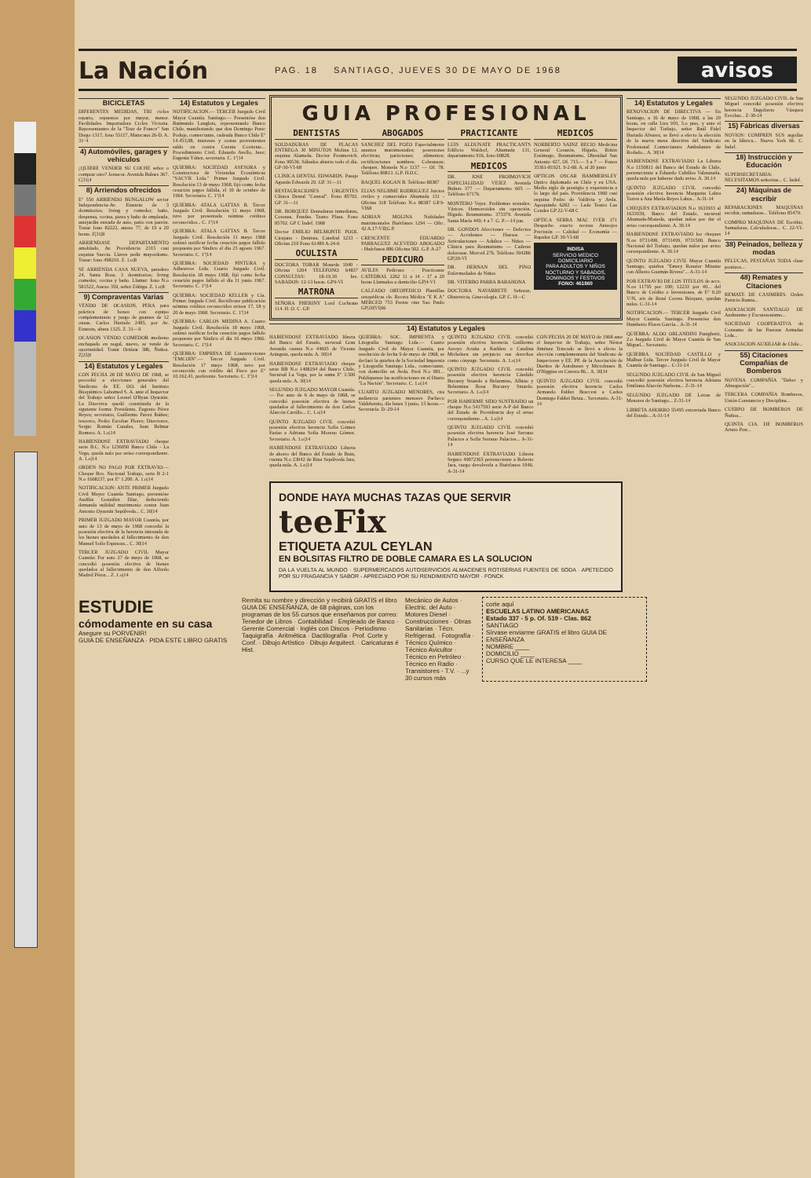La Nación
PAG. 18 SANTIAGO, JUEVES 30 DE MAYO DE 1968
avisos
BICICLETAS
DIFERENTES MEDIDAS, TRI ciclos reparto, repuestos por mayor, menor. Facilidades. Importadora Ciclex Victoria. Representantes de la "Tour de France" San Diego 1317, fono 55117, Matucana 26-D. A. 31ᶦ 4
4) Automóviles, garages y vehículos
¿QUIERE VENDER SU COCHE señor o comprar otro? Jorsacor. Avenida Bulnes 367. C|31|4
8) Arriendos ofrecidos
Eº 550 ARRIENDO BUNGALOW sector Independencia-Av. Einstein de 3 dormitorios, living y comedor, baño, despensa, cocina, pieza y baño de empleada, antejardín entrada de auto, patio con parrón. Tratar fono 82222, anexo 77, de 19 a 20 horas. Z|31|8
ARRIENDASE DEPARTAMENTO amoblado, Av. Providencia 2315 casi esquina Suecia. Llaves pedir mayordomo. Tratar: fono 498210. Z. 1.o|8
SE ARRIENDA CASA NUEVA, paradero 24, Santa Rosa. 3 dormitorios; living comedor, cocina y baño. Llamar: fono N.o 581522, Anexo 359, señor Zúñiga. Z. 1.o|8
9) Compraventas Varias
VENDO DE OCASION, PERA para práctica de boxeo con equipo complementario y juego de guantes de 12 onzas. Carlos Hurtado 2485, por Av. Einstein, altura 1325. Z. 31—9
OCASION VENDO COMEDOR moderno enchapado en nogal, nuevo, se vende de oportunidad. Tratar Ortúzar 386, Ñuñoa. Z|25|9
14) Estatutos y Legales
CON FECHA 28 DE MAYO DE 1968, se procedió a elecciones generales del Sindicato de EE. OO. del Instituto Bioquímico Labomed S. A. ante el Inspector del Trabajo señor Leonel O'Ryan Oyarzún. La Directiva quedó constituida de la siguiente forma: Presidente, Eugenio Pérez Reyes; secretario, Guillermo Pavez Ibáñez; tesorero, Pedro Escobar Flores; Directores, Sergio Román Canales, Juan Belmar Romero. A. 1.o|14
HABIENDOSE EXTRAVIADO cheque serie B.C. N.o 1236050 Banco Chile - La Vega, queda nulo por aviso correspondiente. A. 1.o|14
ORDEN NO PAGO POR EXTRAVIO.— Cheque Bco. Nacional Trabajo, serie B 2-1 N.o 1668237, por Eº 1.200. A. 1.o|14
NOTIFICACION: ANTE PRIMER Juzgado Civil Mayor Cuantía Santiago, presentóse Audilia González Díaz, deduciendo demanda nulidad matrimonio contra Juan Antonio Oyarzún Sepúlveda... C. 30|14
PRIMER JUZGADO MAYOR Cuantía, por auto de 13 de mayo de 1968 concedió la posesión efectiva de la herencia intestada de los bienes quedados al fallecimiento de don Manuel Solís Espinoza... C. 30|14
TERCER JUZGADO CIVIL Mayor Cuantía: Por auto 27 de mayo de 1968, se concedió posesión efectiva de bienes quedados al fallecimiento de don Alfredo Madrid Pérez... Z. 1.o|14
14) Estatutos y Legales
NOTIFICACION.— TERCER Juzgado Civil Mayor Cuantía. Santiago.— Presentóse don Raimundo Langlois, representando Banco Chile, manifestando que don Domingo Pusic Poduje, comerciante, cadeuda Banco Chile Eº 14.453,08, intereses y costas provenientes saldo en contra Cuenta Corriente... Procedimiento Civil. Eduardo Avello, Juez; Eugenia Yáñez, secretaria. C. 1º|14
QUIEBRA: SOCIEDAD ASESORA y Constructora de Viviendas Económicas "SACVR Ltda." Primer Juzgado Civil. Resolución 13 de mayo 1968, fijó como fecha cesación pagos fallida, el 10 de octubre de 1964. Secretario. C. 1º|14
QUIEBRA: ATALA GATTAS B. Tercer Juzgado Civil. Resolución 11 mayo 1968, tuvo por presentada nómina créditos reconocidos... C. 1º|14
QUIEBRA: ATALA GATTAS B. Tercer Juzgado Civil. Resolución 11 mayo 1968 ordenó notificar fecha cesación pagos fallido propuesta por Síndico el día 25 agosto 1967. Secretario. C. 1º|14
QUIEBRA: SOCIEDAD PINTURA y Adhesivos Ltda. Cuarto Juzgado Civil. Resolución 18 mayo 1968, fijó como fecha cesación pagos fallido el día 11 junio 1967. Secretario. C. 1º|14
QUIEBRA: SOCIEDAD KELLER y Cía. Primer Juzgado Civil. Rectificase publicación nómina créditos reconocidos avisos 17, 18 y 20 de mayo 1968. Secretario. C. 1º|14
QUIEBRA: CARLOS MEDINA A. Cuarto Juzgado Civil. Resolución 18 mayo 1968, ordenó notificar fecha cesación pagos fallido propuesta por Síndico el día 16 mayo 1966. Secretario. C. 1º|14
QUIEBRA: EMPRESA DE Construcciones "EMCOIN".— Tercer Juzgado Civil. Resolución 17 mayo 1968, tuvo por reconocido con crédito del Fisco por Eº 10.162,43, preferente. Secretario. C. 1º|14
GUIA PROFESIONAL
DENTISTAS
SOLDADURAS DE PLACAS ENTREGA 30 MINUTOS Molina 12, esquina Alameda. Doctor Froimovich. Fono 90536. Sábados abierto todo el día. GP-30-VI-68
CLINICA DENTAL EDWARDS. Pasaje Agustín Edwards 29. GP. 31—11
RESTAURACIONES URGENTES Clínica Dental "Central". Fono 85702. GP. 31—11
DR. BORQUEZ Dentaduras inmediatas, Coronas, Fundas. Teatro Plaza. Fono 85702. GP C Indef. 1968
Doctor EMILIO BELMONTE POOL Cirujano - Dentista. Catedral 1233 - Oficina 210 Fono 61489 A-24-6
OCULISTA
DOCTORA TOBAR Moneda 1040 - Oficina 1204 TELEFONO 64837 CONSULTAS: 18-19.30 hrs. SABADOS: 12-13 horas. GP9-VI
MATRONA
SEÑORA PHERINY Lord Cochrane 114. H. O. C. GP.
ABOGADOS
SANCHEZ DEL POZO Especialmente asuntos matrimoniales; posesiones efectivas; particiones; alimentos; rectificaciones nombres. Cobranzas; cheques. Moneda N.o 1137 — Of. 78. Teléfono 80813. G.P. H.O.C.
RAQUEL KOGAN B. Teléfono 88387
ELIAS NEGHME RODRIGUEZ Juicios civiles y comerciales Ahumada 131 - Oficina 318 Teléfono N.o 88387 GP.9-VI68
ADRIAN MOLINA Nulidades matrimoniales Huérfanos 1294 — Ofic. 42 A.17-VII|G.P.
CRESCENTE EDUARDO PARRAGUEZ ACEVEDO ABOGADO - Huérfanos 886 Oficina 502. G.P. A-27
PEDICURO
AVILES Pedicuro - Practicante CATEDRAL 2262 11 a 14 - 17 a 20 horas Llamados a domicilio GP|4-VI
CALZADO ORTOPEDICO Plantillas ortopédicas cls. Receta Médica "E K A" MERCED 753 Frente cine Sao Paulo GP|20|VI|66
PRACTICANTE
LUIS ALDUNATE PRACTICANTS Edificio Waldorf, Ahumada 131, departamento 916, fono 60828.
MEDICOS
DR. JOSE FROIMOVICH ESPECIALIDAD VEJEZ Avenida Bulnes 377 — Departamento 605 — Teléfono 67176.
MONTERO Vejez. Problemas sexuales. Várices. Hemorroides sin operación. Hígado. Reumatismo. 373379. Avenida Santa María 449; 4 a 7. G. P.—14 jun.
DR. GONDOS Afecciones — Defectos — Accidentes — Huesos — Articulaciones — Adultos — Niños — Clínica para Reumatismo — Caderas dolorosas. Merced 276. Teléfono 394286 GP|20-VI
DR. HERNAN DEL PINO Enfermedades de Niños
DR. VITERBO PARRA BARAHONA
DOCTORA NAVARRETE Señoras, Obstetricia, Ginecología. GP. C. H—C
MEDICOS
NORBERTO SAINZ RECIO Medicina General Corazón, Hígado, Riñón Estómago, Reumatismo, Obesidad San Antonio 427, Of. 715.— 5 a 7 — Fonos 35361-81921. 9-2-68. A. al 20 junio
OPTICOS OSCAR HAMMERSLEY Optico diplomado en Chile y en USA. Medio siglo de prestigio y experiencia a lo largo del país. Providencia 1960 casi esquina Pedro de Valdivia y Avda. Apoquindo 6282 — Lado Teatro Las Condes GP 22-V-68 C
OPTICA SERRA MAC IVER 171 Despacho exacto recetas Anteojos Precisión — Calidad — Economía — Rapidez GP. 30-VI-68
INDISA
SERVICIO MEDICO DOMICILIARIO
PARA ADULTOS Y NIÑOS
NOCTURNO Y SABADOS, DOMINGOS Y FESTIVOS
FONO: 461860
14) Estatutos y Legales
HABIENDOSE EXTRAVIADO libreta del Banco del Estado, sucursal Gran Avenida cuenta N.o 44695 de Vicente Aránguiz, queda nula. A. 30|14
HABIENDOSE EXTRAVIADO cheque serie BB N.o 1408294 del Banco Chile, Sucursal La Vega, por la suma Eº 3.500 queda nulo. A. 30|14
SEGUNDO JUZGADO MAYOR Cuantía.— Por auto de 6 de mayo de 1968, se concedió posesión efectiva de bienes quedados al fallecimiento de don Carlos Alarcón Carrillo... C. 1.o|14
QUINTO JUZGADO CIVIL concedió posesión efectiva herencia Sofía Gómez Farías a Adriana Sofía Moreno Gómez. Secretario. A. 1.o|14
HABIENDOSE EXTRAVIADO Libreta de ahorro del Banco del Estado de Buin, cuenta N.o 23042 de Rina Sepúlveda Jara, queda nula. A. 1.o|14
QUIEBRA: SOC. IMPRENTA y Litografía Santiago Ltda.— Cuarto Juzgado Civil de Mayor Cuantía, por resolución de fecha 9 de mayo de 1968, se declaró la quiebra de la Sociedad Imprenta y Litografía Santiago Ltda., comerciante, con domicilio en Avda. Perú N.o 981... Publíquense las notificaciones en el Diario "La Nación". Secretario. C. 1.o|14
CUARTO JUZGADO MENORES, cita audiencia parientes menores Pacheco Valdebenito, día lunes 3 junio, 15 horas.— Secretaría. D.-29-14
QUINTO JUZGADO CIVIL concedió posesión efectiva herencia Guillermo Arroyo Acuña a Kathlen o Catalina Michelsen sin perjuicio sus derechos como cónyuge. Secretario. A. 1.o|14
QUINTO JUZGADO CIVIL concedió posesión efectiva herencia Cándido Bucarey Stuardo a Belarmino, Albino y Belarmina Rosa Bucarey Stuardo. Secretario. A. 1.o|14
POR HABERME SIDO SUSTRAIDO un cheque N.o 5417593 serie A-P del Banco del Estado de Providencia doy el aviso correspondiente... A. 1.o|14
QUINTO JUZGADO CIVIL concedió posesión efectiva herencia José Serrano Palacios a Sofía Serrano Palacios... A-31-14
HABIENDOSE EXTRAVIADO Libreta Seguro 49072365 perteneciente a Roberto Jara, ruego devolverla a Huérfanos 1046. A-31-14
CON FECHA 20 DE MAYO de 1968 ante el Inspector de Trabajo, señor Néstor Jiménez Trincado se llevó a efecto la elección complementaria del Sindicato de Inspectores y EE. PP. de la Asociación de Dueños de Autobuses y Microbuses B. O'Higgins en Carrera 86... A. 30|14
QUINTO JUZGADO CIVIL concedió posesión efectiva herencia Carlos Armando Fabbri Braccesi a Carlos Domingo Fabbri Beiza... Secretario. A-31-14
DONDE HAYA MUCHAS TAZAS QUE SERVIR
teeFix
ETIQUETA AZUL CEYLAN
EN BOLSITAS FILTRO DE DOBLE CAMARA ES LA SOLUCION
DA LA VUELTA AL MUNDO · SUPERMERCADOS AUTOSERVICIOS ALMACENES ROTISERIAS FUENTES DE SODA · APETECIDO POR SU FRAGANCIA Y SABOR - APRECIADO POR SU RENDIMIENTO MAYOR · FONCK
14) Estatutos y Legales
RENOVACION DE DIRECTIVA — En Santiago, a 16 de mayo de 1968, a las 20 horas, en calle Lira 910, 5.o piso, y ante el Inspector del Trabajo, señor Raúl Fidel Hurtado Alvarez, se llevó a efecto la elección de la nueva mesa directiva del Sindicato Profesional Comerciantes Ambulantes de Rodado... A. 30|14
HABIENDOSE EXTRAVIADO La Libreta N.o 1150811 del Banco del Estado de Chile, perteneciente a Eduardo Cubillos Valenzuela, queda nula por haberse dado aviso. A. 30.14
QUINTO JUZGADO CIVIL concedió posesión efectiva herencia Margarita Labra Torres a Ana María Reyes Labra... A-31-14
CHEQUES EXTRAVIADOS N.o 1633933 al 1633939, Banco del Estado, sucursal Ahumada-Moneda, quedan nulos por dar el aviso correspondiente. A. 30.14
HABIENDOSE EXTRAVIADO los cheques N.os 0731498, 0731499, 0731500. Banco Nacional del Trabajo, quedan nulos por aviso correspondiente. A. 30.14
QUINTO JUZGADO CIVIL Mayor Cuantía Santiago, quiebra "Emery Ronzier Mitaine con Alberto Guzmán Rivera"... A-31-14
POR EXTRAVIO DE LOS TITULOS de accs. N.os 11795 por 100; 12233 por 40... del Banco de Crédito e Inversiones, de Eº 0.20 V/N, a/n de René Correa Bórquez, quedan nulos. C-31-14
NOTIFICACION.— TERCER Juzgado Civil Mayor Cuantía. Santiago. Presentóse don Humberto Flores García... A-31-14
QUIEBRA: ALDO ORLANDINI Panighetti, 2.o Juzgado Civil de Mayor Cuantía de San Miguel... Secretario.
QUIEBRA SOCIEDAD CASTILLO y Malhue Ltda. Tercer Juzgado Civil de Mayor Cuantía de Santiago... C-31-14
SEGUNDO JUZGADO CIVIL de San Miguel concedió posesión efectiva herencia Adriana Emiliana Alarcón Narbona... Z-31-14
SEGUNDO JUZGADO DE Letras de Menores de Santiago... Z-31-14
LIBRETA AHORRO 55495 extraviada Banco del Estado... A-31-14
SEGUNDO JUZGADO CIVIL de San Miguel concedió posesión efectiva herencia Dagoberto Vásquez Escobar... Z-30-14
15) Fábricas diversas
NOVIOS: COMPREN SUS argollar en la fábrica... Nueva York 66. C. Indef.
18) Instrucción y Educación
SUPERSECRETARIA: NECESITAMOS señoritas... C. Indef.
24) Máquinas de escribir
REPARACIONES MAQUINAS escribir, sumadoras... Teléfono 85479.
COMPRO MAQUINAS DE Escribir, Sumadoras, Calculadoras... C. 22-VI-14
38) Peinados, belleza y modas
PELUCAS, PESTAÑAS TODA clase postizos...
48) Remates y Citaciones
REMATE DE CASIMIRES. Orden Patricio Ramia...
ASOCIACION SANTIAGO DE Andinismo y Excursionismo...
SOCIEDAD COOPERATIVA de Consumo de las Fuerzas Armadas Ltda...
ASOCIACION AUXILIAR de Chile...
55) Citaciones Compañías de Bomberos
NOVENA COMPAÑIA "Deber y Abnegación"...
TERCERA COMPAÑIA Bomberos, Unión Constancia y Disciplina...
CUERPO DE BOMBEROS DE Ñuñoa...
QUINTA CIA. DE BOMBEROS Arturo Prat...
ESTUDIE
cómodamente en su casa
Asegure su PORVENIR!
GUIA DE ENSEÑANZA · PIDA ESTE LIBRO GRATIS
Remita su nombre y dirección y recibirá GRATIS el libro GUIA DE ENSEÑANZA, de 68 páginas, con los programas de los 55 cursos que enseñamos por correo:
Tenedor de Libros · Contabilidad · Empleado de Banco · Gerente Comercial · Inglés con Discos · Periodismo · Taquigrafía · Aritmética · Dactilografía · Prof. Corte y Conf. · Dibujo Artístico · Dibujo Arquitect. · Caricaturas é Hist.
Mecánico de Autos · Electric. del Auto · Motores Diesel · Construcciones · Obras Sanitarias · Técn. Refrigerad. · Fotografía · Técnico Químico · Técnico Avicultor · Técnico en Petróleo · Técnico en Radio · Transistores - T.V. · ...y 30 cursos más
corte aquí
ESCUELAS LATINO AMERICANAS
Estado 337 - 5 p. Of. 519 - Clas. 862
SANTIAGO
Sírvase enviarme GRATIS el libro GUIA DE ENSEÑANZA
NOMBRE ____
DOMICILIO ____
CURSO QUE LE INTERESA ____